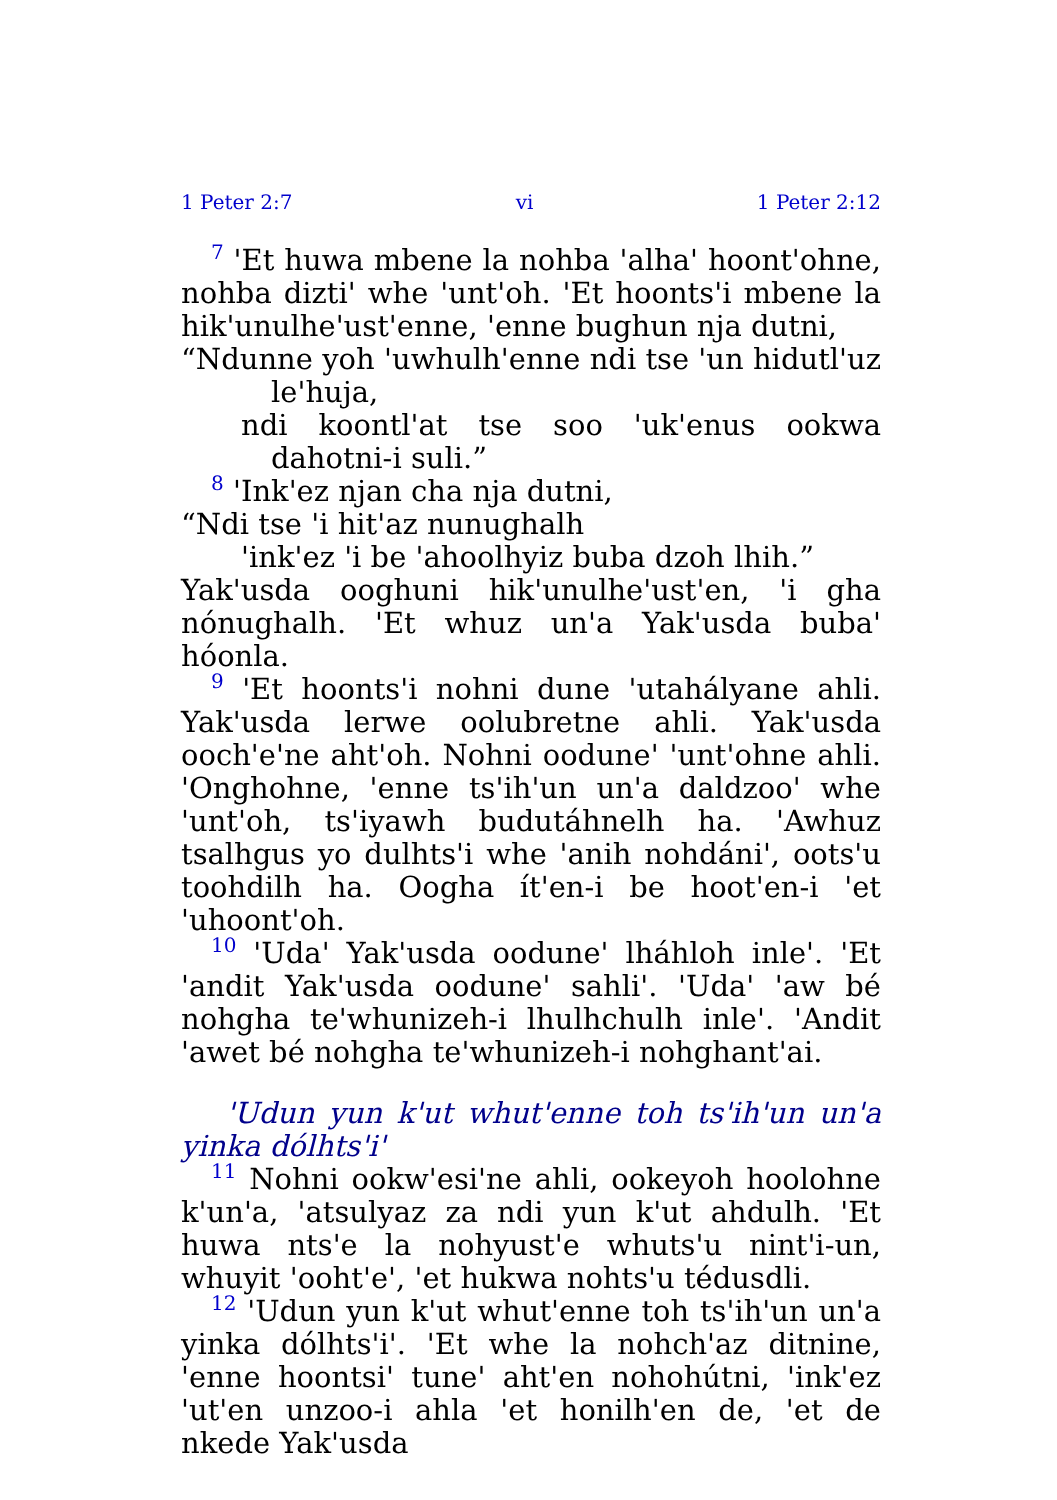1 Peter 2:7 vi 1 Peter 2:12
7 'Et huwa mbene la nohba 'alha' hoont'ohne, nohba dizti' whe 'unt'oh. 'Et hoonts'i mbene la hik'unulhe'ust'enne, 'enne bughun nja dutni,
“Ndunne yoh 'uwhulh'enne ndi tse 'un hidutl'uz le'huja,
ndi koontl'at tse soo 'uk'enus ookwa dahotni-i suli.”
8 'Ink'ez njan cha nja dutni,
“Ndi tse 'i hit'az nunughalh
'ink'ez 'i be 'ahoolhyiz buba dzoh lhih.”
Yak'usda ooghuni hik'unulhe'ust'en, 'i gha nónughalh. 'Et whuz un'a Yak'usda buba' hóonla.
9 'Et hoonts'i nohni dune 'utahályane ahli. Yak'usda lerwe oolubretne ahli. Yak'usda ooch'e'ne aht'oh. Nohni oodune' 'unt'ohne ahli. 'Onghohne, 'enne ts'ih'un un'a daldzoo' whe 'unt'oh, ts'iyawh budutáhnelh ha. 'Awhuz tsalhgus yo dulhts'i whe 'anih nohdáni', oots'u toohdilh ha. Oogha ít'en-i be hoot'en-i 'et 'uhoont'oh.
10 'Uda' Yak'usda oodune' lháhloh inle'. 'Et 'andit Yak'usda oodune' sahli'. 'Uda' 'aw bé nohgha te'whunizeh-i lhulhchulh inle'. 'Andit 'awet bé nohgha te'whunizeh-i nohghant'ai.
'Udun yun k'ut whut'enne toh ts'ih'un un'a yinka dólhts'i'
11 Nohni ookw'esi'ne ahli, ookeyoh hoolohne k'un'a, 'atsulyaz za ndi yun k'ut ahdulh. 'Et huwa nts'e la nohyust'e whuts'u nint'i-un, whuyit 'ooht'e', 'et hukwa nohts'u tédusdli.
12 'Udun yun k'ut whut'enne toh ts'ih'un un'a yinka dólhts'i'. 'Et whe la nohch'az ditnine, 'enne hoontsi' tune' aht'en nohohútni, 'ink'ez 'ut'en unzoo-i ahla 'et honilh'en de, 'et de nkede Yak'usda